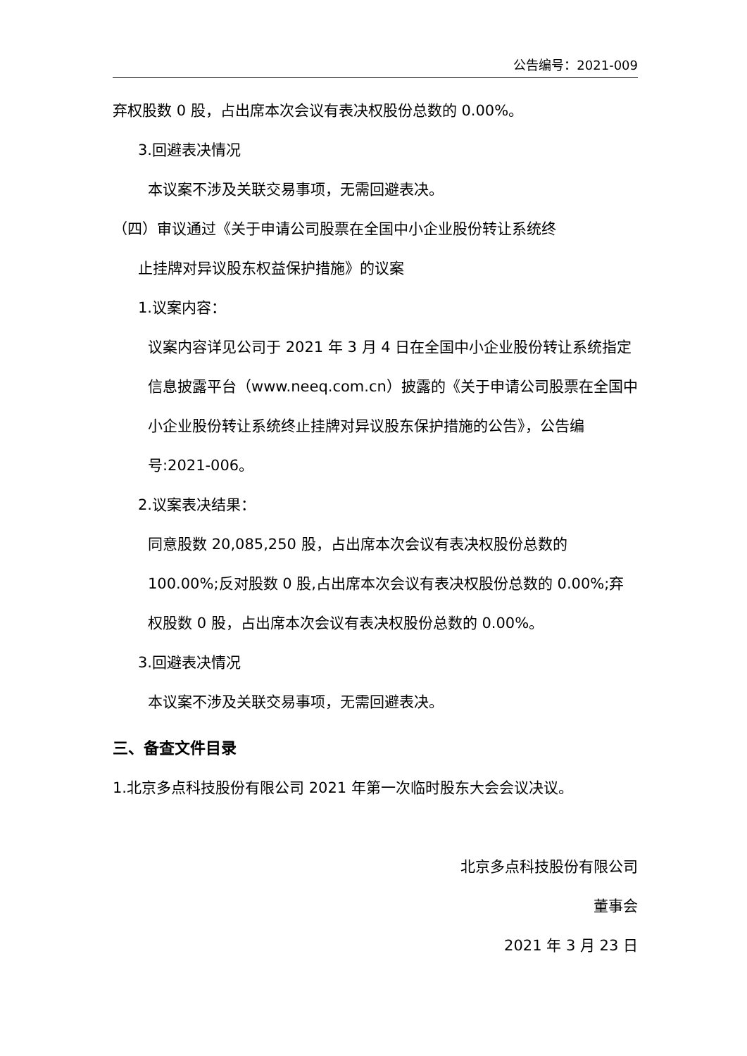公告编号：2021-009
弃权股数 0 股，占出席本次会议有表决权股份总数的 0.00%。
3.回避表决情况
本议案不涉及关联交易事项，无需回避表决。
（四）审议通过《关于申请公司股票在全国中小企业股份转让系统终
止挂牌对异议股东权益保护措施》的议案
1.议案内容：
议案内容详见公司于 2021 年 3 月 4 日在全国中小企业股份转让系统指定信息披露平台（www.neeq.com.cn）披露的《关于申请公司股票在全国中小企业股份转让系统终止挂牌对异议股东保护措施的公告》，公告编号:2021-006。
2.议案表决结果：
同意股数 20,085,250 股，占出席本次会议有表决权股份总数的 100.00%;反对股数 0 股,占出席本次会议有表决权股份总数的 0.00%;弃权股数 0 股，占出席本次会议有表决权股份总数的 0.00%。
3.回避表决情况
本议案不涉及关联交易事项，无需回避表决。
三、备查文件目录
1.北京多点科技股份有限公司 2021 年第一次临时股东大会会议决议。
北京多点科技股份有限公司
董事会
2021 年 3 月 23 日